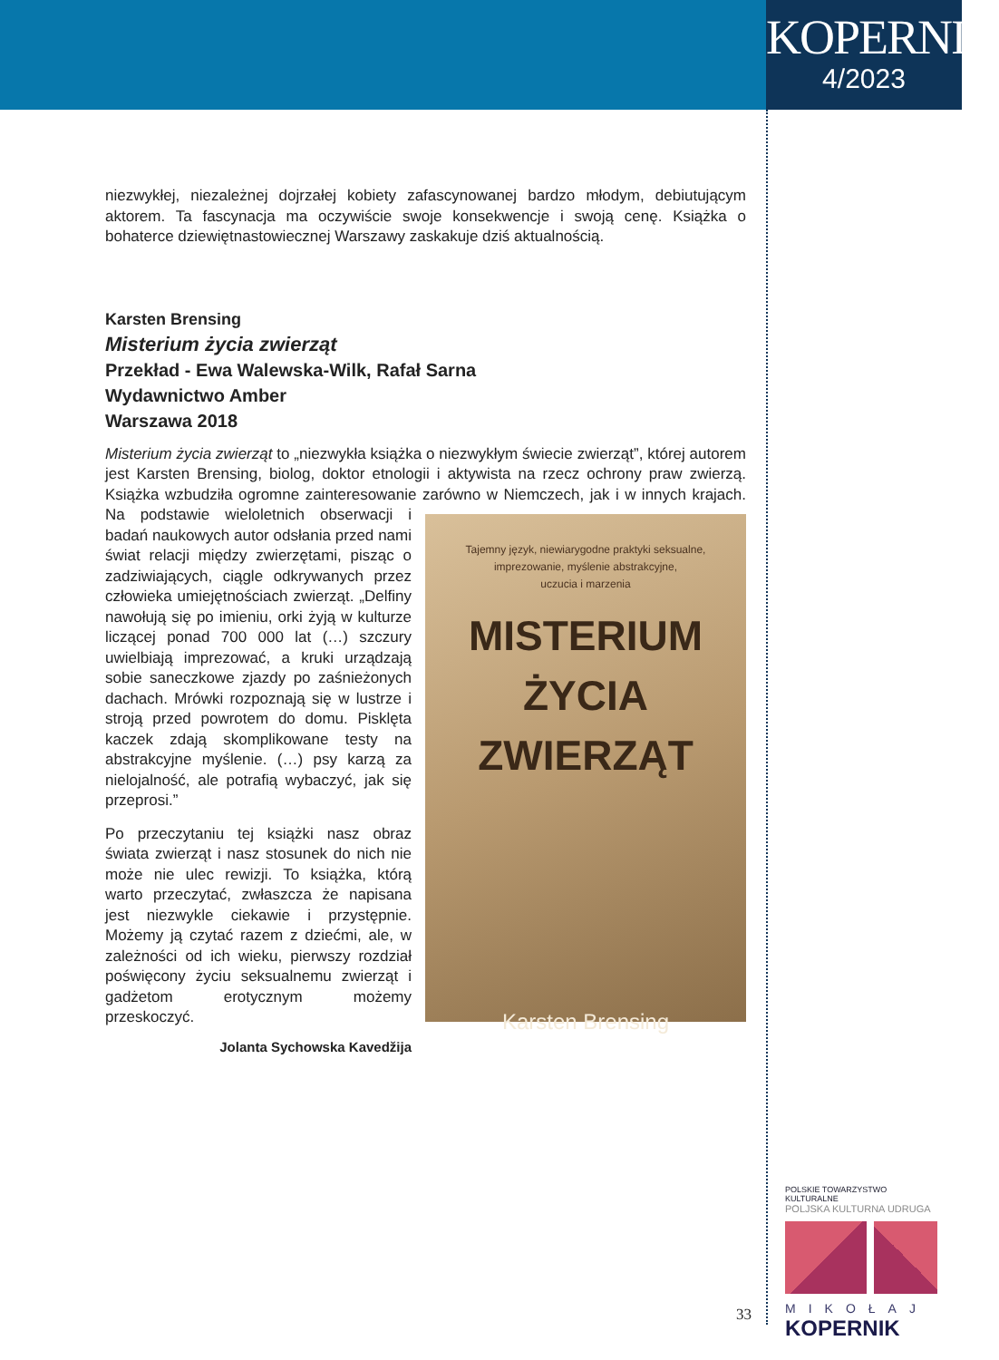KOPERNIK
4/2023
niezwykłej, niezależnej dojrzałej kobiety zafascynowanej bardzo młodym, debiutującym aktorem. Ta fascynacja ma oczywiście swoje konsekwencje i swoją cenę. Książka o bohaterce dziewiętnastowiecznej Warszawy zaskakuje dziś aktualnością.
Karsten Brensing
Misterium życia zwierząt
Przekład - Ewa Walewska-Wilk, Rafał Sarna
Wydawnictwo Amber
Warszawa 2018
Misterium życia zwierząt to „niezwykła książka o niezwykłym świecie zwierząt”, której autorem jest Karsten Brensing, biolog, doktor etnologii i aktywista na rzecz ochrony praw zwierzą. Książka wzbudziła ogromne zainteresowanie zarówno w Niemczech, jak i
Tajemny język, niewiarygodne praktyki seksualne,
imprezowanie, myślenie abstrakcyjne,
uczucia i marzenia
MISTERIUM
ŻYCIA
ZWIERZĄT
Karsten Brensing
w innych krajach. Na podstawie wieloletnich obserwacji i badań naukowych autor odsłania przed nami świat relacji między zwierzętami, pisząc o zadziwiających, ciągle odkrywanych przez człowieka umiejętnościach zwierząt. „Delfiny nawołują się po imieniu, orki żyją w kulturze liczącej ponad 700 000 lat (…) szczury uwielbiają imprezować, a kruki urządzają sobie saneczkowe zjazdy po zaśnieżonych dachach. Mrówki rozpoznają się w lustrze i stroją przed powrotem do domu. Pisklęta kaczek zdają skomplikowane testy na abstrakcyjne myślenie. (…) psy karzą za nielojalność, ale potrafią wybaczyć, jak się przeprosi.”
Po przeczytaniu tej książki nasz obraz świata zwierząt i nasz stosunek do nich nie może nie ulec rewizji. To książka, którą warto przeczytać, zwłaszcza że napisana jest niezwykle ciekawie i przystępnie. Możemy ją czytać razem z dziećmi, ale, w zależności od ich wieku, pierwszy rozdział poświęcony życiu seksualnemu zwierząt i gadżetom erotycznym możemy przeskoczyć.
Jolanta Sychowska Kavedžija
33
POLSKIE TOWARZYSTWO KULTURALNE
POLJSKA KULTURNA UDRUGA
MIKOŁAJ
KOPERNIK